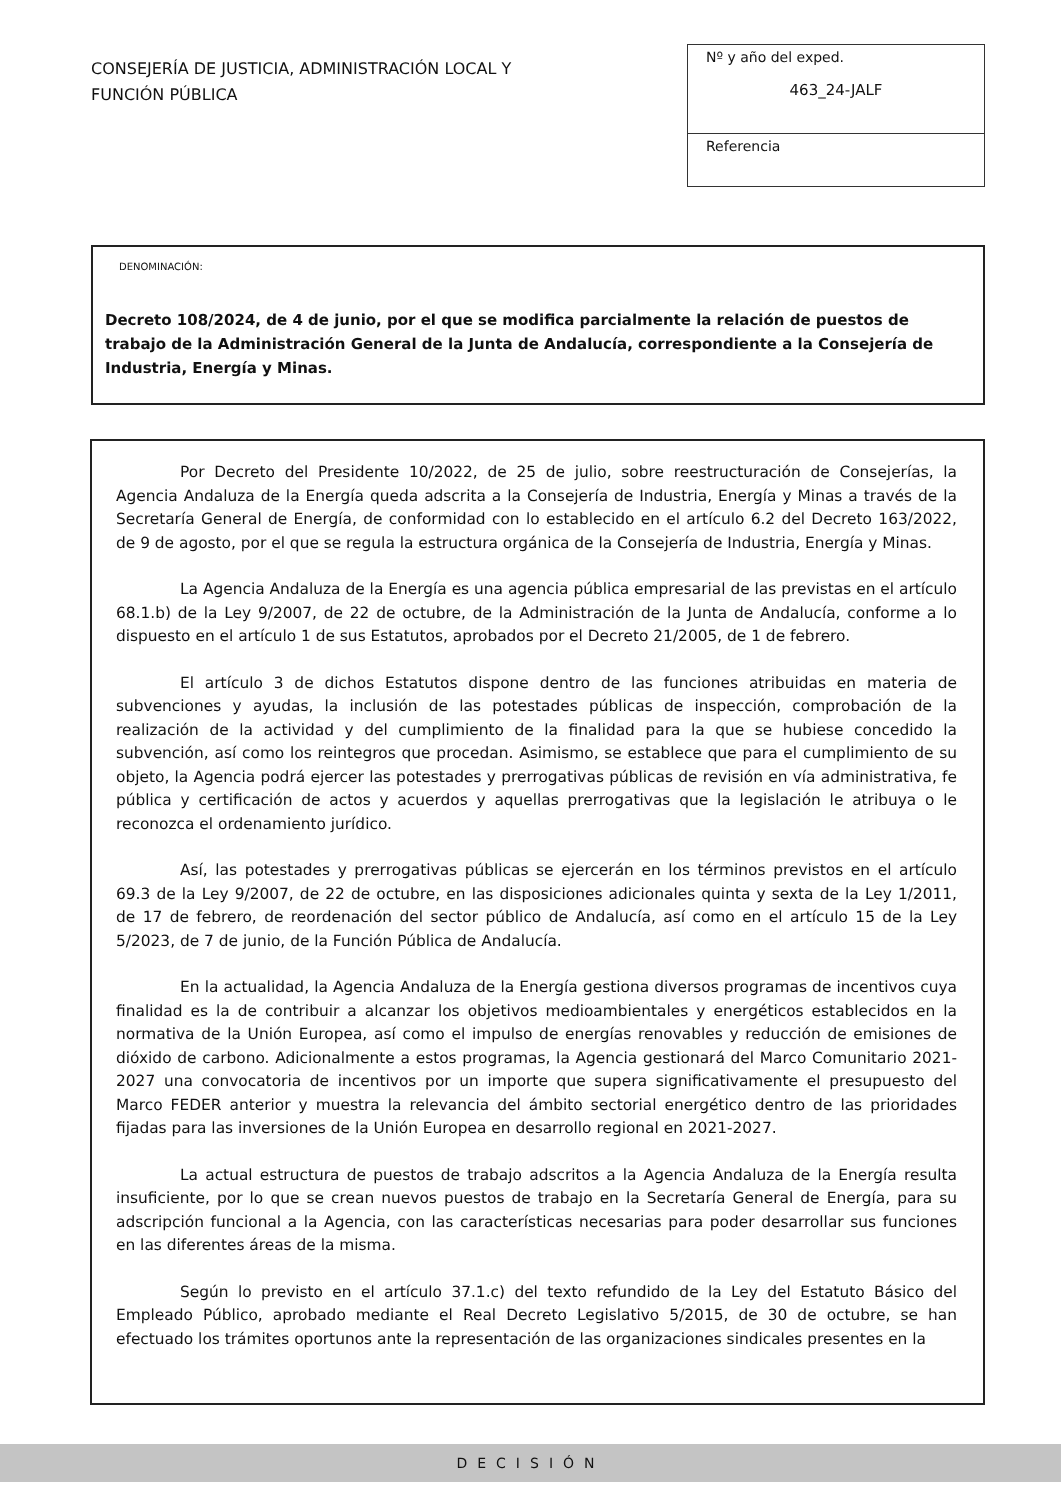CONSEJERÍA DE JUSTICIA, ADMINISTRACIÓN LOCAL Y
FUNCIÓN PÚBLICA
Nº y año del exped.
463_24-JALF
Referencia
DENOMINACIÓN:
Decreto 108/2024, de 4 de junio, por el que se modifica parcialmente la relación de puestos de trabajo de la Administración General de la Junta de Andalucía, correspondiente a la Consejería de Industria, Energía y Minas.
Por Decreto del Presidente 10/2022, de 25 de julio, sobre reestructuración de Consejerías, la Agencia Andaluza de la Energía queda adscrita a la Consejería de Industria, Energía y Minas a través de la Secretaría General de Energía, de conformidad con lo establecido en el artículo 6.2 del Decreto 163/2022, de 9 de agosto, por el que se regula la estructura orgánica de la Consejería de Industria, Energía y Minas.
La Agencia Andaluza de la Energía es una agencia pública empresarial de las previstas en el artículo 68.1.b) de la Ley 9/2007, de 22 de octubre, de la Administración de la Junta de Andalucía, conforme a lo dispuesto en el artículo 1 de sus Estatutos, aprobados por el Decreto 21/2005, de 1 de febrero.
El artículo 3 de dichos Estatutos dispone dentro de las funciones atribuidas en materia de subvenciones y ayudas, la inclusión de las potestades públicas de inspección, comprobación de la realización de la actividad y del cumplimiento de la finalidad para la que se hubiese concedido la subvención, así como los reintegros que procedan. Asimismo, se establece que para el cumplimiento de su objeto, la Agencia podrá ejercer las potestades y prerrogativas públicas de revisión en vía administrativa, fe pública y certificación de actos y acuerdos y aquellas prerrogativas que la legislación le atribuya o le reconozca el ordenamiento jurídico.
Así, las potestades y prerrogativas públicas se ejercerán en los términos previstos en el artículo 69.3 de la Ley 9/2007, de 22 de octubre, en las disposiciones adicionales quinta y sexta de la Ley 1/2011, de 17 de febrero, de reordenación del sector público de Andalucía, así como en el artículo 15 de la Ley 5/2023, de 7 de junio, de la Función Pública de Andalucía.
En la actualidad, la Agencia Andaluza de la Energía gestiona diversos programas de incentivos cuya finalidad es la de contribuir a alcanzar los objetivos medioambientales y energéticos establecidos en la normativa de la Unión Europea, así como el impulso de energías renovables y reducción de emisiones de dióxido de carbono. Adicionalmente a estos programas, la Agencia gestionará del Marco Comunitario 2021-2027 una convocatoria de incentivos por un importe que supera significativamente el presupuesto del Marco FEDER anterior y muestra la relevancia del ámbito sectorial energético dentro de las prioridades fijadas para las inversiones de la Unión Europea en desarrollo regional en 2021-2027.
La actual estructura de puestos de trabajo adscritos a la Agencia Andaluza de la Energía resulta insuficiente, por lo que se crean nuevos puestos de trabajo en la Secretaría General de Energía, para su adscripción funcional a la Agencia, con las características necesarias para poder desarrollar sus funciones en las diferentes áreas de la misma.
Según lo previsto en el artículo 37.1.c) del texto refundido de la Ley del Estatuto Básico del Empleado Público, aprobado mediante el Real Decreto Legislativo 5/2015, de 30 de octubre, se han efectuado los trámites oportunos ante la representación de las organizaciones sindicales presentes en la
DECISIÓN